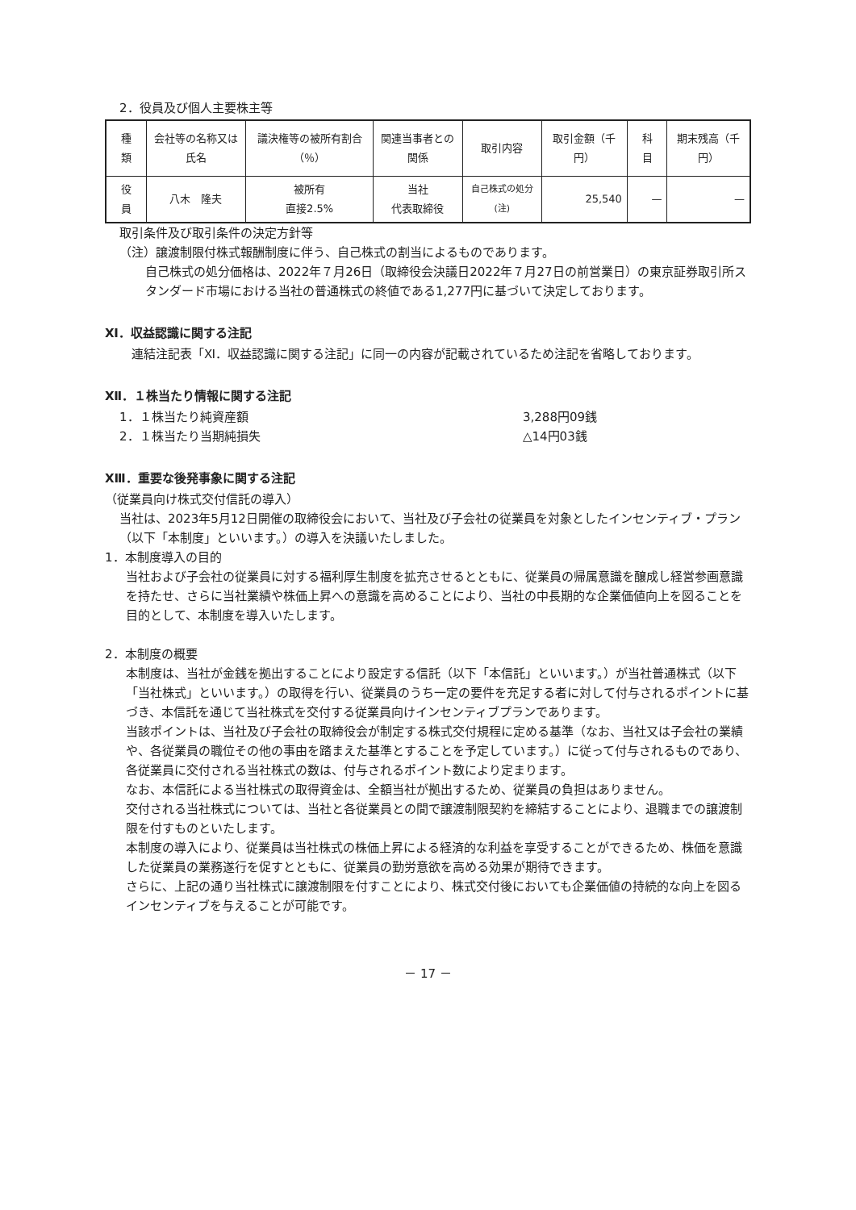2．役員及び個人主要株主等
| 種 類 | 会社等の名称又は氏名 | 議決権等の被所有割合（％） | 関連当事者との関係 | 取引内容 | 取引金額（千円） | 科 目 | 期末残高（千円） |
| --- | --- | --- | --- | --- | --- | --- | --- |
| 役 員 | 八木 隆夫 | 被所有 直接2.5% | 当社 代表取締役 | 自己株式の処分 (注) | 25,540 | — | — |
取引条件及び取引条件の決定方針等
（注）譲渡制限付株式報酬制度に伴う、自己株式の割当によるものであります。
自己株式の処分価格は、2022年７月26日（取締役会決議日2022年７月27日の前営業日）の東京証券取引所スタンダード市場における当社の普通株式の終値である1,277円に基づいて決定しております。
Ⅺ．収益認識に関する注記
　連結注記表「Ⅺ．収益認識に関する注記」に同一の内容が記載されているため注記を省略しております。
Ⅻ．１株当たり情報に関する注記
1．１株当たり純資産額 3,288円09銭
2．１株当たり当期純損失 △14円03銭
XⅢ．重要な後発事象に関する注記
（従業員向け株式交付信託の導入）
当社は、2023年5月12日開催の取締役会において、当社及び子会社の従業員を対象としたインセンティブ・プラン（以下「本制度」といいます。）の導入を決議いたしました。
1．本制度導入の目的
当社および子会社の従業員に対する福利厚生制度を拡充させるとともに、従業員の帰属意識を醸成し経営参画意識を持たせ、さらに当社業績や株価上昇への意識を高めることにより、当社の中長期的な企業価値向上を図ることを目的として、本制度を導入いたします。
2．本制度の概要
本制度は、当社が金銭を拠出することにより設定する信託（以下「本信託」といいます。）が当社普通株式（以下「当社株式」といいます。）の取得を行い、従業員のうち一定の要件を充足する者に対して付与されるポイントに基づき、本信託を通じて当社株式を交付する従業員向けインセンティブプランであります。
当該ポイントは、当社及び子会社の取締役会が制定する株式交付規程に定める基準（なお、当社又は子会社の業績や、各従業員の職位その他の事由を踏まえた基準とすることを予定しています。）に従って付与されるものであり、各従業員に交付される当社株式の数は、付与されるポイント数により定まります。
なお、本信託による当社株式の取得資金は、全額当社が拠出するため、従業員の負担はありません。
交付される当社株式については、当社と各従業員との間で譲渡制限契約を締結することにより、退職までの譲渡制限を付すものといたします。
本制度の導入により、従業員は当社株式の株価上昇による経済的な利益を享受することができるため、株価を意識した従業員の業務遂行を促すとともに、従業員の勤労意欲を高める効果が期待できます。
さらに、上記の通り当社株式に譲渡制限を付すことにより、株式交付後においても企業価値の持続的な向上を図るインセンティブを与えることが可能です。
－ 17 －